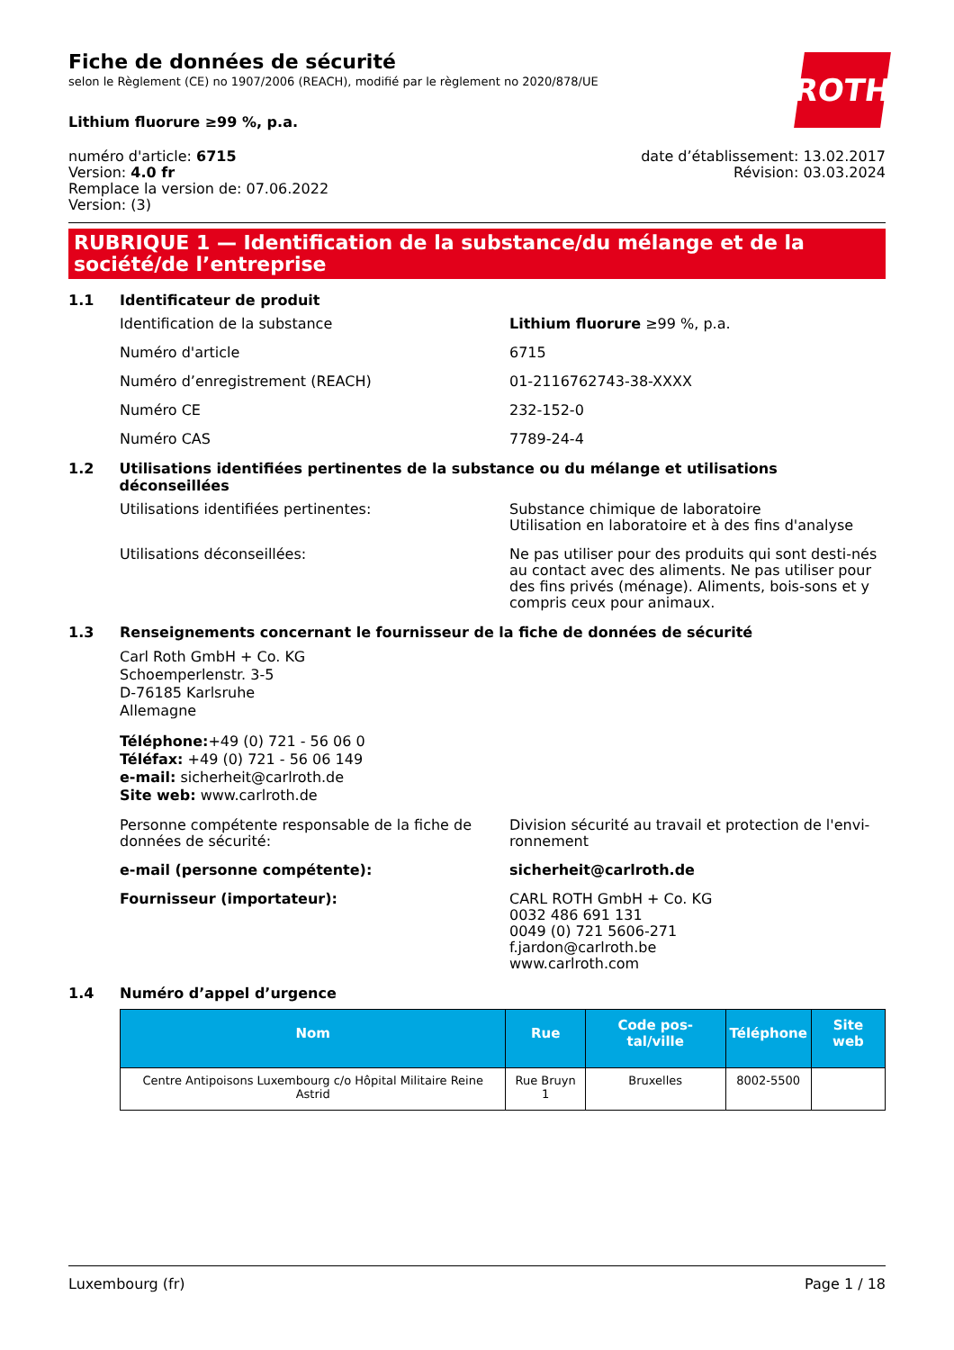ROTH
Fiche de données de sécurité
selon le Règlement (CE) no 1907/2006 (REACH), modifié par le règlement no 2020/878/UE
Lithium fluorure ≥99 %, p.a.
numéro d'article: 6715
Version: 4.0 fr
Remplace la version de: 07.06.2022
Version: (3)
date d’établissement: 13.02.2017
Révision: 03.03.2024
RUBRIQUE 1 — Identification de la substance/du mélange et de la société/de l’entreprise
1.1 Identificateur de produit
Identification de la substance Lithium fluorure ≥99 %, p.a.
Numéro d'article 6715
Numéro d’enregistrement (REACH) 01-2116762743-38-XXXX
Numéro CE 232-152-0
Numéro CAS 7789-24-4
1.2 Utilisations identifiées pertinentes de la substance ou du mélange et utilisations déconseillées
Utilisations identifiées pertinentes: Substance chimique de laboratoire
Utilisation en laboratoire et à des fins d'analyse
Utilisations déconseillées: Ne pas utiliser pour des produits qui sont desti-nés au contact avec des aliments. Ne pas utiliser pour des fins privés (ménage). Aliments, bois-sons et y compris ceux pour animaux.
1.3 Renseignements concernant le fournisseur de la fiche de données de sécurité
Carl Roth GmbH + Co. KG
Schoemperlenstr. 3-5
D-76185 Karlsruhe
Allemagne
Téléphone:+49 (0) 721 - 56 06 0
Téléfax: +49 (0) 721 - 56 06 149
e-mail: sicherheit@carlroth.de
Site web: www.carlroth.de
Personne compétente responsable de la fiche de données de sécurité:
Division sécurité au travail et protection de l'envi-ronnement
e-mail (personne compétente): sicherheit@carlroth.de
Fournisseur (importateur): CARL ROTH GmbH + Co. KG
0032 486 691 131
0049 (0) 721 5606-271
f.jardon@carlroth.be
www.carlroth.com
1.4 Numéro d’appel d’urgence
| Nom | Rue | Code pos-tal/ville | Téléphone | Site web |
| --- | --- | --- | --- | --- |
| Centre Antipoisons Luxembourg c/o Hôpital Militaire Reine Astrid | Rue Bruyn 1 | Bruxelles | 8002-5500 | |
Luxembourg (fr) Page 1 / 18